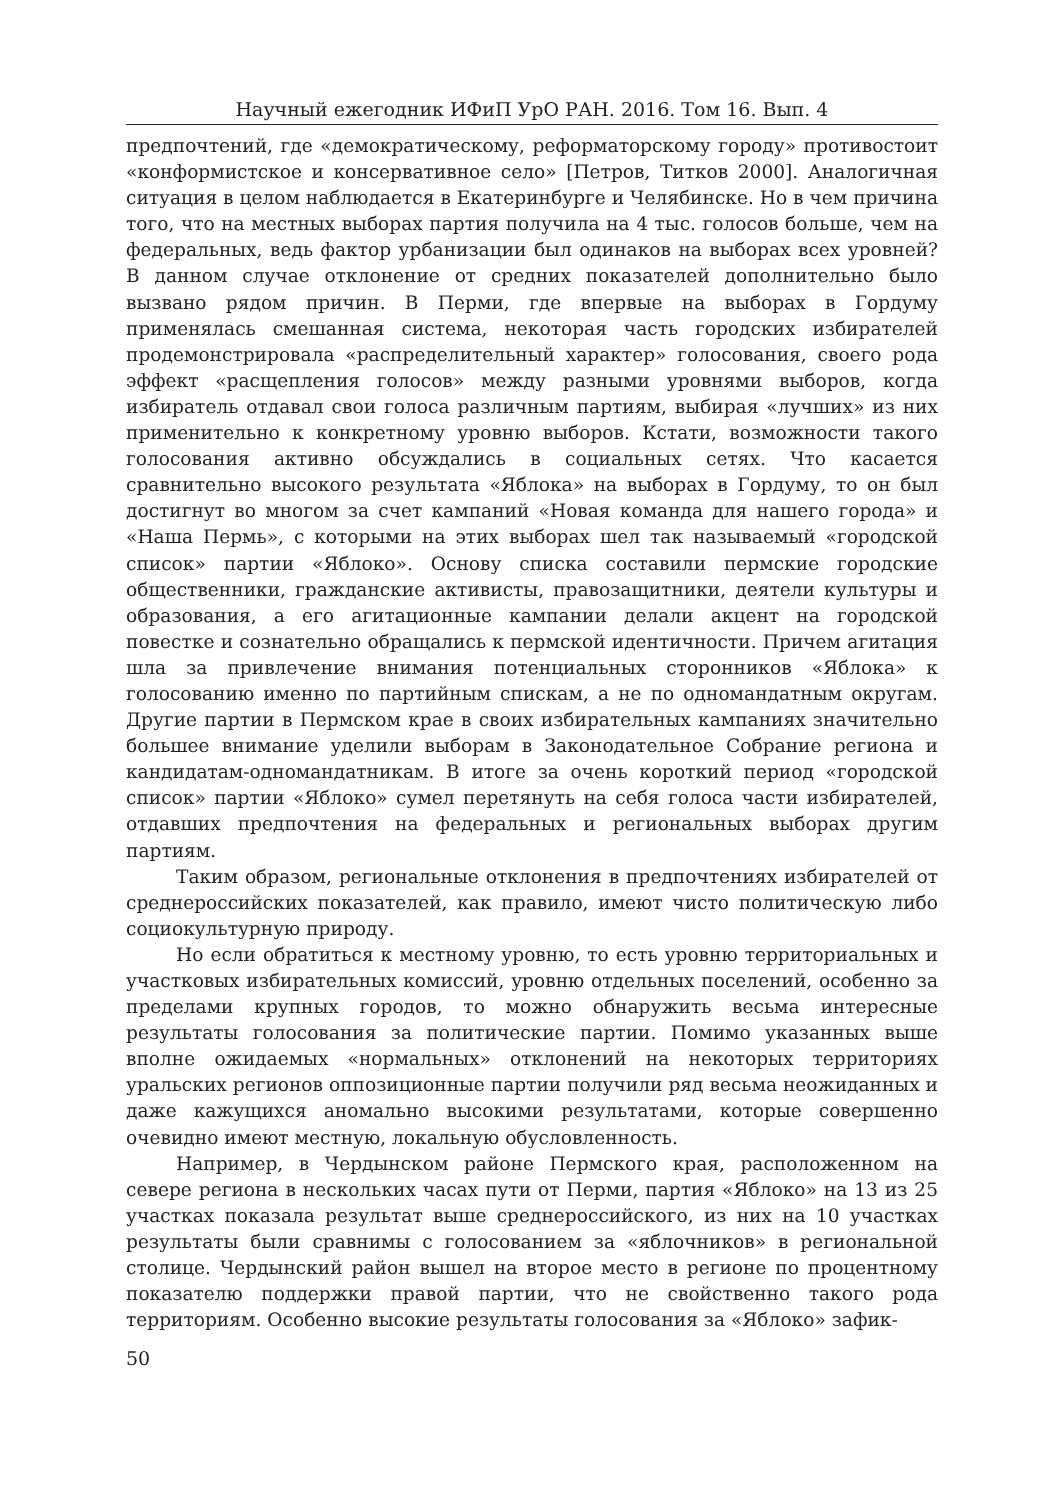Научный ежегодник ИФиП УрО РАН. 2016. Том 16. Вып. 4
предпочтений, где «демократическому, реформаторскому городу» противостоит «конформистское и консервативное село» [Петров, Титков 2000]. Аналогичная ситуация в целом наблюдается в Екатеринбурге и Челябинске. Но в чем причина того, что на местных выборах партия получила на 4 тыс. голосов больше, чем на федеральных, ведь фактор урбанизации был одинаков на выборах всех уровней? В данном случае отклонение от средних показателей дополнительно было вызвано рядом причин. В Перми, где впервые на выборах в Гордуму применялась смешанная система, некоторая часть городских избирателей продемонстрировала «распределительный характер» голосования, своего рода эффект «расщепления голосов» между разными уровнями выборов, когда избиратель отдавал свои голоса различным партиям, выбирая «лучших» из них применительно к конкретному уровню выборов. Кстати, возможности такого голосования активно обсуждались в социальных сетях. Что касается сравнительно высокого результата «Яблока» на выборах в Гордуму, то он был достигнут во многом за счет кампаний «Новая команда для нашего города» и «Наша Пермь», с которыми на этих выборах шел так называемый «городской список» партии «Яблоко». Основу списка составили пермские городские общественники, гражданские активисты, правозащитники, деятели культуры и образования, а его агитационные кампании делали акцент на городской повестке и сознательно обращались к пермской идентичности. Причем агитация шла за привлечение внимания потенциальных сторонников «Яблока» к голосованию именно по партийным спискам, а не по одномандатным округам. Другие партии в Пермском крае в своих избирательных кампаниях значительно большее внимание уделили выборам в Законодательное Собрание региона и кандидатам-одномандатникам. В итоге за очень короткий период «городской список» партии «Яблоко» сумел перетянуть на себя голоса части избирателей, отдавших предпочтения на федеральных и региональных выборах другим партиям.
Таким образом, региональные отклонения в предпочтениях избирателей от среднероссийских показателей, как правило, имеют чисто политическую либо социокультурную природу.
Но если обратиться к местному уровню, то есть уровню территориальных и участковых избирательных комиссий, уровню отдельных поселений, особенно за пределами крупных городов, то можно обнаружить весьма интересные результаты голосования за политические партии. Помимо указанных выше вполне ожидаемых «нормальных» отклонений на некоторых территориях уральских регионов оппозиционные партии получили ряд весьма неожиданных и даже кажущихся аномально высокими результатами, которые совершенно очевидно имеют местную, локальную обусловленность.
Например, в Чердынском районе Пермского края, расположенном на севере региона в нескольких часах пути от Перми, партия «Яблоко» на 13 из 25 участках показала результат выше среднероссийского, из них на 10 участках результаты были сравнимы с голосованием за «яблочников» в региональной столице. Чердынский район вышел на второе место в регионе по процентному показателю поддержки правой партии, что не свойственно такого рода территориям. Особенно высокие результаты голосования за «Яблоко» зафик-
50